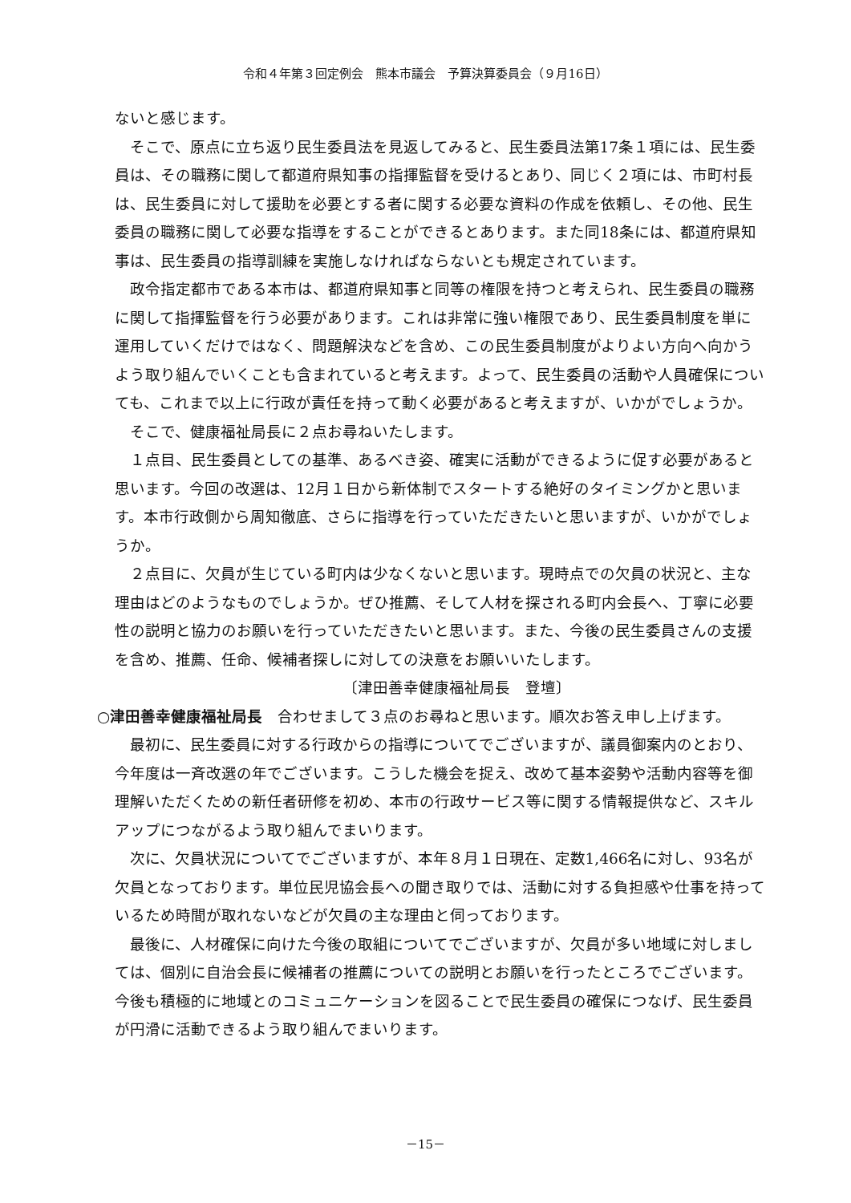令和４年第３回定例会　熊本市議会　予算決算委員会（９月16日）
ないと感じます。
そこで、原点に立ち返り民生委員法を見返してみると、民生委員法第17条１項には、民生委員は、その職務に関して都道府県知事の指揮監督を受けるとあり、同じく２項には、市町村長は、民生委員に対して援助を必要とする者に関する必要な資料の作成を依頼し、その他、民生委員の職務に関して必要な指導をすることができるとあります。また同18条には、都道府県知事は、民生委員の指導訓練を実施しなければならないとも規定されています。
政令指定都市である本市は、都道府県知事と同等の権限を持つと考えられ、民生委員の職務に関して指揮監督を行う必要があります。これは非常に強い権限であり、民生委員制度を単に運用していくだけではなく、問題解決などを含め、この民生委員制度がよりよい方向へ向かうよう取り組んでいくことも含まれていると考えます。よって、民生委員の活動や人員確保についても、これまで以上に行政が責任を持って動く必要があると考えますが、いかがでしょうか。
そこで、健康福祉局長に２点お尋ねいたします。
１点目、民生委員としての基準、あるべき姿、確実に活動ができるように促す必要があると思います。今回の改選は、12月１日から新体制でスタートする絶好のタイミングかと思います。本市行政側から周知徹底、さらに指導を行っていただきたいと思いますが、いかがでしょうか。
２点目に、欠員が生じている町内は少なくないと思います。現時点での欠員の状況と、主な理由はどのようなものでしょうか。ぜひ推薦、そして人材を探される町内会長へ、丁寧に必要性の説明と協力のお願いを行っていただきたいと思います。また、今後の民生委員さんの支援を含め、推薦、任命、候補者探しに対しての決意をお願いいたします。
〔津田善幸健康福祉局長　登壇〕
○津田善幸健康福祉局長　合わせまして３点のお尋ねと思います。順次お答え申し上げます。
最初に、民生委員に対する行政からの指導についてでございますが、議員御案内のとおり、今年度は一斉改選の年でございます。こうした機会を捉え、改めて基本姿勢や活動内容等を御理解いただくための新任者研修を初め、本市の行政サービス等に関する情報提供など、スキルアップにつながるよう取り組んでまいります。
次に、欠員状況についてでございますが、本年８月１日現在、定数1,466名に対し、93名が欠員となっております。単位民児協会長への聞き取りでは、活動に対する負担感や仕事を持っているため時間が取れないなどが欠員の主な理由と伺っております。
最後に、人材確保に向けた今後の取組についてでございますが、欠員が多い地域に対しましては、個別に自治会長に候補者の推薦についての説明とお願いを行ったところでございます。今後も積極的に地域とのコミュニケーションを図ることで民生委員の確保につなげ、民生委員が円滑に活動できるよう取り組んでまいります。
－15－